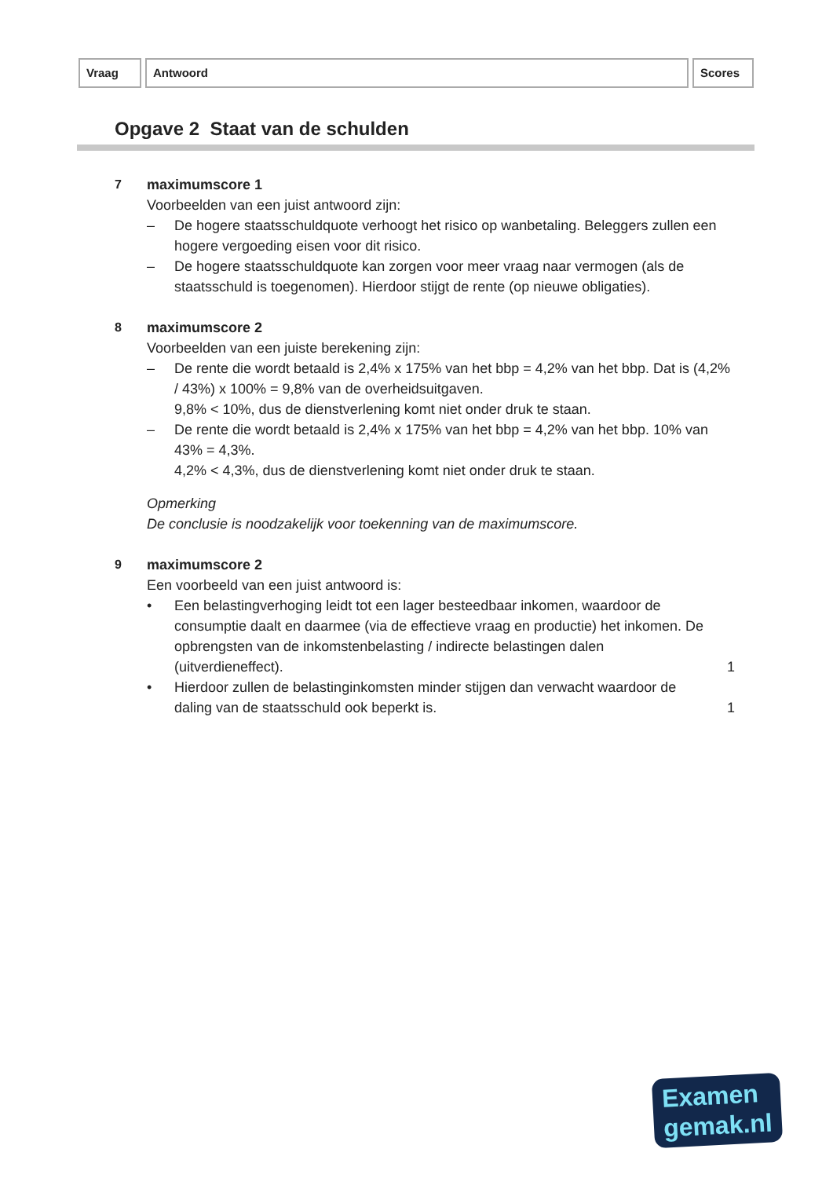Vraag Antwoord Scores
Opgave 2 Staat van de schulden
7 maximumscore 1
Voorbeelden van een juist antwoord zijn:
– De hogere staatsschuldquote verhoogt het risico op wanbetaling. Beleggers zullen een hogere vergoeding eisen voor dit risico.
– De hogere staatsschuldquote kan zorgen voor meer vraag naar vermogen (als de staatsschuld is toegenomen). Hierdoor stijgt de rente (op nieuwe obligaties).
8 maximumscore 2
Voorbeelden van een juiste berekening zijn:
– De rente die wordt betaald is 2,4% x 175% van het bbp = 4,2% van het bbp. Dat is (4,2% / 43%) x 100% = 9,8% van de overheidsuitgaven.
9,8% < 10%, dus de dienstverlening komt niet onder druk te staan.
– De rente die wordt betaald is 2,4% x 175% van het bbp = 4,2% van het bbp. 10% van 43% = 4,3%.
4,2% < 4,3%, dus de dienstverlening komt niet onder druk te staan.
Opmerking
De conclusie is noodzakelijk voor toekenning van de maximumscore.
9 maximumscore 2
Een voorbeeld van een juist antwoord is:
• Een belastingverhoging leidt tot een lager besteedbaar inkomen, waardoor de consumptie daalt en daarmee (via de effectieve vraag en productie) het inkomen. De opbrengsten van de inkomstenbelasting / indirecte belastingen dalen (uitverdieneffect). 1
• Hierdoor zullen de belastinginkomsten minder stijgen dan verwacht waardoor de daling van de staatsschuld ook beperkt is. 1
Examen
gemak.nl